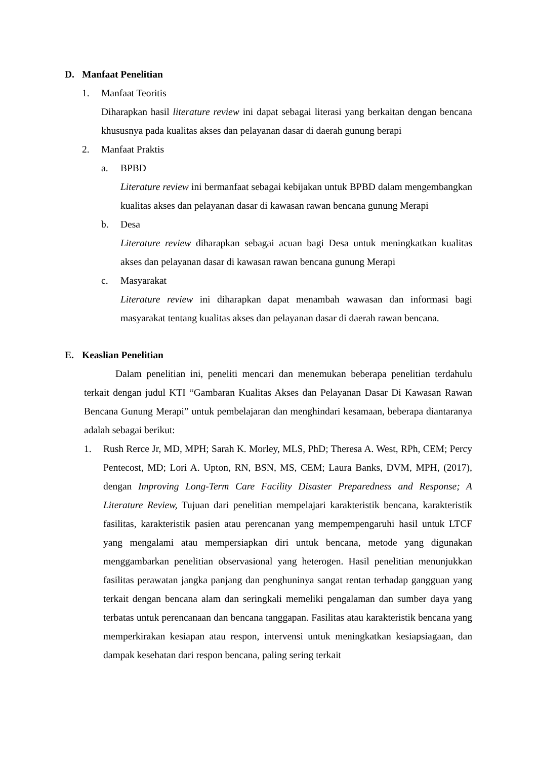D. Manfaat Penelitian
1. Manfaat Teoritis
Diharapkan hasil literature review ini dapat sebagai literasi yang berkaitan dengan bencana khususnya pada kualitas akses dan pelayanan dasar di daerah gunung berapi
2. Manfaat Praktis
a. BPBD
Literature review ini bermanfaat sebagai kebijakan untuk BPBD dalam mengembangkan kualitas akses dan pelayanan dasar di kawasan rawan bencana gunung Merapi
b. Desa
Literature review diharapkan sebagai acuan bagi Desa untuk meningkatkan kualitas akses dan pelayanan dasar di kawasan rawan bencana gunung Merapi
c. Masyarakat
Literature review ini diharapkan dapat menambah wawasan dan informasi bagi masyarakat tentang kualitas akses dan pelayanan dasar di daerah rawan bencana.
E. Keaslian Penelitian
Dalam penelitian ini, peneliti mencari dan menemukan beberapa penelitian terdahulu terkait dengan judul KTI “Gambaran Kualitas Akses dan Pelayanan Dasar Di Kawasan Rawan Bencana Gunung Merapi” untuk pembelajaran dan menghindari kesamaan, beberapa diantaranya adalah sebagai berikut:
1. Rush Rerce Jr, MD, MPH; Sarah K. Morley, MLS, PhD; Theresa A. West, RPh, CEM; Percy Pentecost, MD; Lori A. Upton, RN, BSN, MS, CEM; Laura Banks, DVM, MPH, (2017), dengan Improving Long-Term Care Facility Disaster Preparedness and Response; A Literature Review, Tujuan dari penelitian mempelajari karakteristik bencana, karakteristik fasilitas, karakteristik pasien atau perencanan yang mempempengaruhi hasil untuk LTCF yang mengalami atau mempersiapkan diri untuk bencana, metode yang digunakan menggambarkan penelitian observasional yang heterogen. Hasil penelitian menunjukkan fasilitas perawatan jangka panjang dan penghuninya sangat rentan terhadap gangguan yang terkait dengan bencana alam dan seringkali memeliki pengalaman dan sumber daya yang terbatas untuk perencanaan dan bencana tanggapan. Fasilitas atau karakteristik bencana yang memperkirakan kesiapan atau respon, intervensi untuk meningkatkan kesiapsiagaan, dan dampak kesehatan dari respon bencana, paling sering terkait